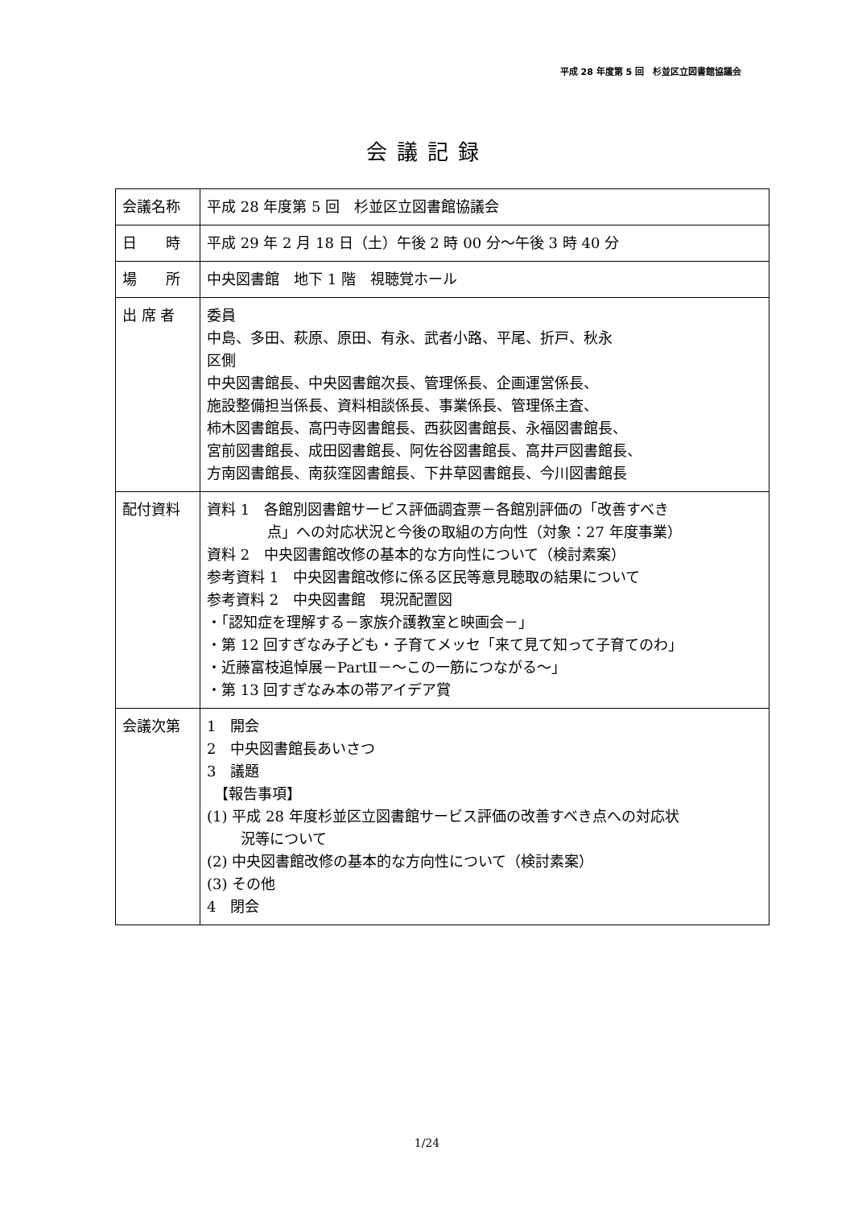平成 28 年度第 5 回　杉並区立図書館協議会
会議記録
| 会議名称 | 平成 28 年度第 5 回 杉並区立図書館協議会 |
| 日 時 | 平成 29 年 2 月 18 日（土）午後 2 時 00 分～午後 3 時 40 分 |
| 場 所 | 中央図書館 地下 1 階 視聴覚ホール |
| 出 席 者 | 委員 中島、多田、萩原、原田、有永、武者小路、平尾、折戸、秋永 区側 中央図書館長、中央図書館次長、管理係長、企画運営係長、 施設整備担当係長、資料相談係長、事業係長、管理係主査、 柿木図書館長、高円寺図書館長、西荻図書館長、永福図書館長、 宮前図書館長、成田図書館長、阿佐谷図書館長、高井戸図書館長、 方南図書館長、南荻窪図書館長、下井草図書館長、今川図書館長 |
| 配付資料 | 資料 1 各館別図書館サービス評価調査票－各館別評価の「改善すべき 点」への対応状況と今後の取組の方向性（対象：27 年度事業） 資料 2 中央図書館改修の基本的な方向性について（検討素案） 参考資料 1 中央図書館改修に係る区民等意見聴取の結果について 参考資料 2 中央図書館 現況配置図 ・「認知症を理解する－家族介護教室と映画会－」 ・第 12 回すぎなみ子ども・子育てメッセ「来て見て知って子育てのわ」 ・近藤富枝追悼展－PartⅡ－～この一筋につながる～」 ・第 13 回すぎなみ本の帯アイデア賞 |
| 会議次第 | 1 開会 2 中央図書館長あいさつ 3 議題 【報告事項】 (1) 平成 28 年度杉並区立図書館サービス評価の改善すべき点への対応状 況等について (2) 中央図書館改修の基本的な方向性について（検討素案） (3) その他 4 閉会 |
1/24